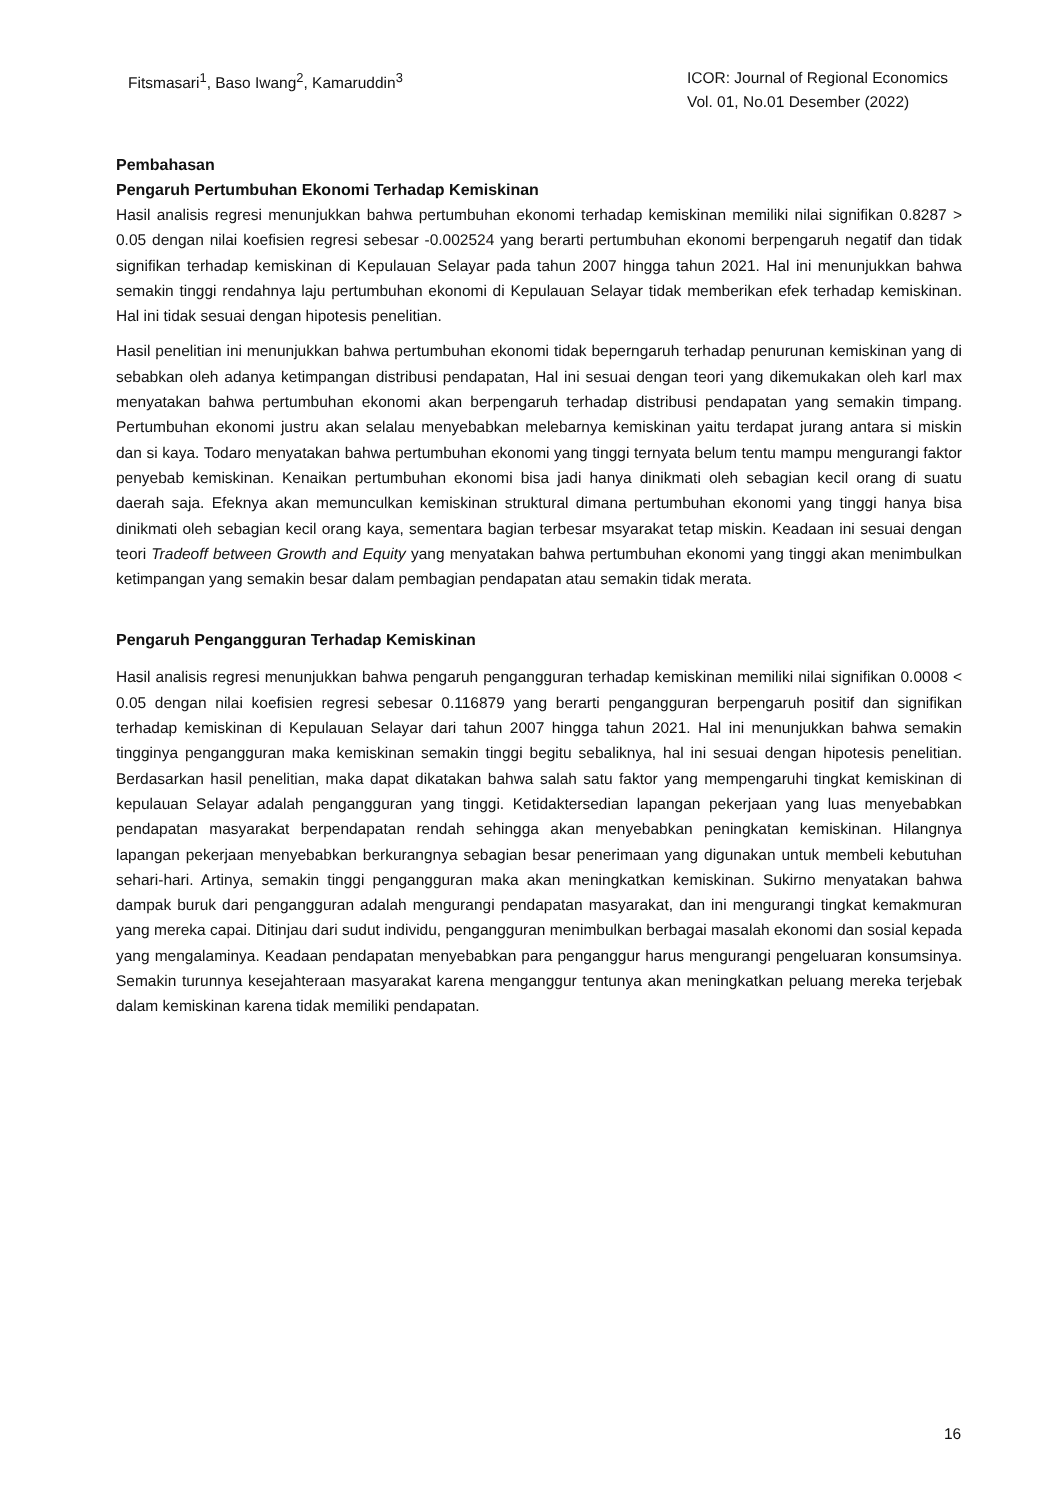Fitsmasari<sup>1</sup>, Baso Iwang<sup>2</sup>, Kamaruddin<sup>3</sup>
ICOR: Journal of Regional Economics
Vol. 01, No.01 Desember (2022)
Pembahasan
Pengaruh Pertumbuhan Ekonomi Terhadap Kemiskinan
Hasil analisis regresi menunjukkan bahwa pertumbuhan ekonomi terhadap kemiskinan memiliki nilai signifikan 0.8287 > 0.05 dengan nilai koefisien regresi sebesar -0.002524 yang berarti pertumbuhan ekonomi berpengaruh negatif dan tidak signifikan terhadap kemiskinan di Kepulauan Selayar pada tahun 2007 hingga tahun 2021. Hal ini menunjukkan bahwa semakin tinggi rendahnya laju pertumbuhan ekonomi di Kepulauan Selayar tidak memberikan efek terhadap kemiskinan. Hal ini tidak sesuai dengan hipotesis penelitian.
Hasil penelitian ini menunjukkan bahwa pertumbuhan ekonomi tidak beperngaruh terhadap penurunan kemiskinan yang di sebabkan oleh adanya ketimpangan distribusi pendapatan, Hal ini sesuai dengan teori yang dikemukakan oleh karl max menyatakan bahwa pertumbuhan ekonomi akan berpengaruh terhadap distribusi pendapatan yang semakin timpang. Pertumbuhan ekonomi justru akan selalau menyebabkan melebarnya kemiskinan yaitu terdapat jurang antara si miskin dan si kaya. Todaro menyatakan bahwa pertumbuhan ekonomi yang tinggi ternyata belum tentu mampu mengurangi faktor penyebab kemiskinan. Kenaikan pertumbuhan ekonomi bisa jadi hanya dinikmati oleh sebagian kecil orang di suatu daerah saja. Efeknya akan memunculkan kemiskinan struktural dimana pertumbuhan ekonomi yang tinggi hanya bisa dinikmati oleh sebagian kecil orang kaya, sementara bagian terbesar msyarakat tetap miskin. Keadaan ini sesuai dengan teori Tradeoff between Growth and Equity yang menyatakan bahwa pertumbuhan ekonomi yang tinggi akan menimbulkan ketimpangan yang semakin besar dalam pembagian pendapatan atau semakin tidak merata.
Pengaruh Pengangguran Terhadap Kemiskinan
Hasil analisis regresi menunjukkan bahwa pengaruh pengangguran terhadap kemiskinan memiliki nilai signifikan 0.0008 < 0.05 dengan nilai koefisien regresi sebesar 0.116879 yang berarti pengangguran berpengaruh positif dan signifikan terhadap kemiskinan di Kepulauan Selayar dari tahun 2007 hingga tahun 2021. Hal ini menunjukkan bahwa semakin tingginya pengangguran maka kemiskinan semakin tinggi begitu sebaliknya, hal ini sesuai dengan hipotesis penelitian. Berdasarkan hasil penelitian, maka dapat dikatakan bahwa salah satu faktor yang mempengaruhi tingkat kemiskinan di kepulauan Selayar adalah pengangguran yang tinggi. Ketidaktersedian lapangan pekerjaan yang luas menyebabkan pendapatan masyarakat berpendapatan rendah sehingga akan menyebabkan peningkatan kemiskinan. Hilangnya lapangan pekerjaan menyebabkan berkurangnya sebagian besar penerimaan yang digunakan untuk membeli kebutuhan sehari-hari. Artinya, semakin tinggi pengangguran maka akan meningkatkan kemiskinan. Sukirno menyatakan bahwa dampak buruk dari pengangguran adalah mengurangi pendapatan masyarakat, dan ini mengurangi tingkat kemakmuran yang mereka capai. Ditinjau dari sudut individu, pengangguran menimbulkan berbagai masalah ekonomi dan sosial kepada yang mengalaminya. Keadaan pendapatan menyebabkan para penganggur harus mengurangi pengeluaran konsumsinya. Semakin turunnya kesejahteraan masyarakat karena menganggur tentunya akan meningkatkan peluang mereka terjebak dalam kemiskinan karena tidak memiliki pendapatan.
16